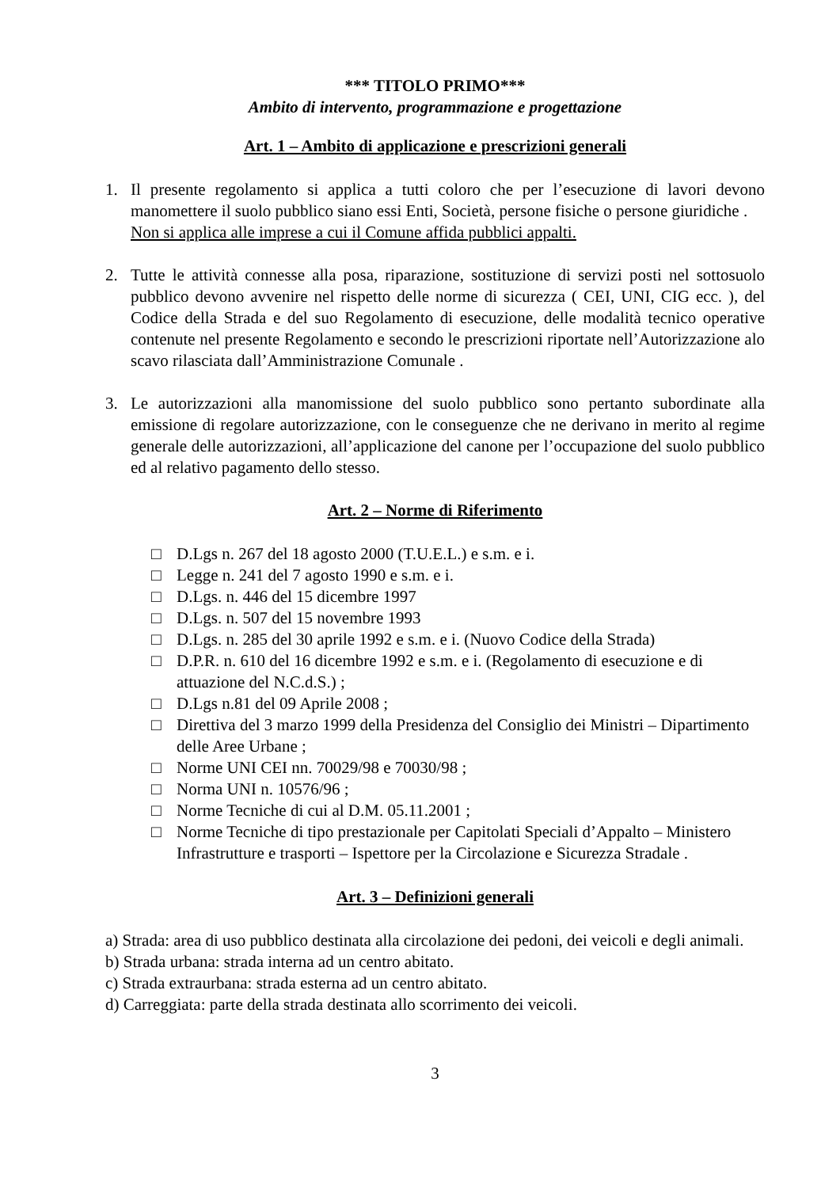*** TITOLO PRIMO***
Ambito di intervento, programmazione e progettazione
Art. 1 – Ambito di applicazione e prescrizioni generali
1. Il presente regolamento si applica a tutti coloro che per l’esecuzione di lavori devono manomettere il suolo pubblico siano essi Enti, Società, persone fisiche o persone giuridiche .
Non si applica alle imprese a cui il Comune affida pubblici appalti.
2. Tutte le attività connesse alla posa, riparazione, sostituzione di servizi posti nel sottosuolo pubblico devono avvenire nel rispetto delle norme di sicurezza ( CEI, UNI, CIG ecc. ), del Codice della Strada e del suo Regolamento di esecuzione, delle modalità tecnico operative contenute nel presente Regolamento e secondo le prescrizioni riportate nell’Autorizzazione alo scavo rilasciata dall’Amministrazione Comunale .
3. Le autorizzazioni alla manomissione del suolo pubblico sono pertanto subordinate alla emissione di regolare autorizzazione, con le conseguenze che ne derivano in merito al regime generale delle autorizzazioni, all’applicazione del canone per l’occupazione del suolo pubblico ed al relativo pagamento dello stesso.
Art. 2 – Norme di Riferimento
□ D.Lgs n. 267 del 18 agosto 2000 (T.U.E.L.) e s.m. e i.
□ Legge n. 241 del 7 agosto 1990 e s.m. e i.
□ D.Lgs. n. 446 del 15 dicembre 1997
□ D.Lgs. n. 507 del 15 novembre 1993
□ D.Lgs. n. 285 del 30 aprile 1992 e s.m. e i. (Nuovo Codice della Strada)
□ D.P.R. n. 610 del 16 dicembre 1992 e s.m. e i. (Regolamento di esecuzione e di attuazione del N.C.d.S.) ;
□ D.Lgs n.81 del 09 Aprile 2008 ;
□ Direttiva del 3 marzo 1999 della Presidenza del Consiglio dei Ministri – Dipartimento delle Aree Urbane ;
□ Norme UNI CEI nn. 70029/98 e 70030/98 ;
□ Norma UNI n. 10576/96 ;
□ Norme Tecniche di cui al D.M. 05.11.2001 ;
□ Norme Tecniche di tipo prestazionale per Capitolati Speciali d’Appalto – Ministero Infrastrutture e trasporti – Ispettore per la Circolazione e Sicurezza Stradale .
Art. 3 – Definizioni generali
a) Strada: area di uso pubblico destinata alla circolazione dei pedoni, dei veicoli e degli animali.
b) Strada urbana: strada interna ad un centro abitato.
c) Strada extraurbana: strada esterna ad un centro abitato.
d) Carreggiata: parte della strada destinata allo scorrimento dei veicoli.
3